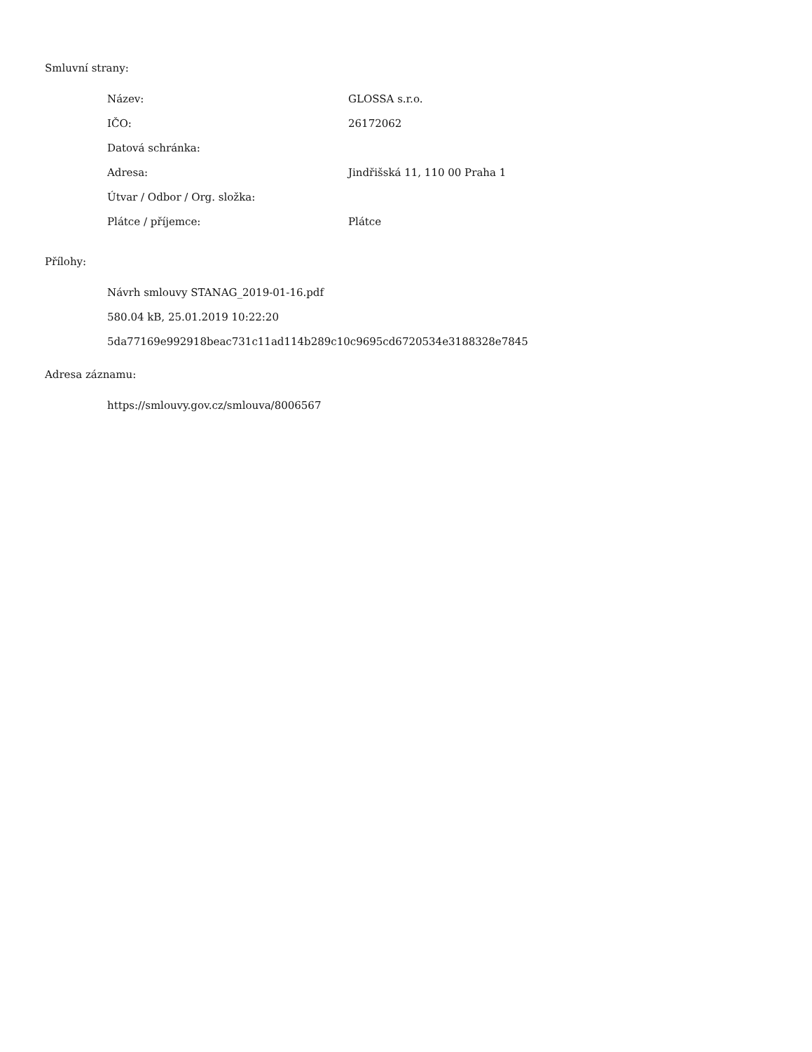Smluvní strany:
| Název: | GLOSSA s.r.o. |
| IČO: | 26172062 |
| Datová schránka: | |
| Adresa: | Jindřišská 11, 110 00 Praha 1 |
| Útvar / Odbor / Org. složka: | |
| Plátce / příjemce: | Plátce |
Přílohy:
Návrh smlouvy STANAG_2019-01-16.pdf
580.04 kB, 25.01.2019 10:22:20
5da77169e992918beac731c11ad114b289c10c9695cd6720534e3188328e7845
Adresa záznamu:
https://smlouvy.gov.cz/smlouva/8006567